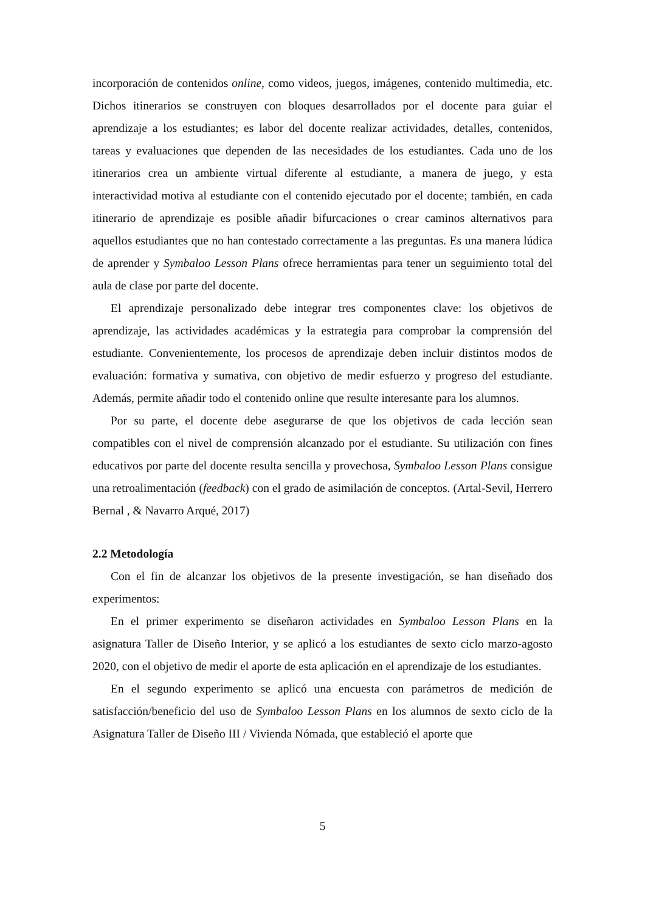incorporación de contenidos online, como videos, juegos, imágenes, contenido multimedia, etc. Dichos itinerarios se construyen con bloques desarrollados por el docente para guiar el aprendizaje a los estudiantes; es labor del docente realizar actividades, detalles, contenidos, tareas y evaluaciones que dependen de las necesidades de los estudiantes. Cada uno de los itinerarios crea un ambiente virtual diferente al estudiante, a manera de juego, y esta interactividad motiva al estudiante con el contenido ejecutado por el docente; también, en cada itinerario de aprendizaje es posible añadir bifurcaciones o crear caminos alternativos para aquellos estudiantes que no han contestado correctamente a las preguntas. Es una manera lúdica de aprender y Symbaloo Lesson Plans ofrece herramientas para tener un seguimiento total del aula de clase por parte del docente.
El aprendizaje personalizado debe integrar tres componentes clave: los objetivos de aprendizaje, las actividades académicas y la estrategia para comprobar la comprensión del estudiante. Convenientemente, los procesos de aprendizaje deben incluir distintos modos de evaluación: formativa y sumativa, con objetivo de medir esfuerzo y progreso del estudiante. Además, permite añadir todo el contenido online que resulte interesante para los alumnos.
Por su parte, el docente debe asegurarse de que los objetivos de cada lección sean compatibles con el nivel de comprensión alcanzado por el estudiante. Su utilización con fines educativos por parte del docente resulta sencilla y provechosa, Symbaloo Lesson Plans consigue una retroalimentación (feedback) con el grado de asimilación de conceptos. (Artal-Sevil, Herrero Bernal , & Navarro Arqué, 2017)
2.2 Metodología
Con el fin de alcanzar los objetivos de la presente investigación, se han diseñado dos experimentos:
En el primer experimento se diseñaron actividades en Symbaloo Lesson Plans en la asignatura Taller de Diseño Interior, y se aplicó a los estudiantes de sexto ciclo marzo-agosto 2020, con el objetivo de medir el aporte de esta aplicación en el aprendizaje de los estudiantes.
En el segundo experimento se aplicó una encuesta con parámetros de medición de satisfacción/beneficio del uso de Symbaloo Lesson Plans en los alumnos de sexto ciclo de la Asignatura Taller de Diseño III / Vivienda Nómada, que estableció el aporte que
5